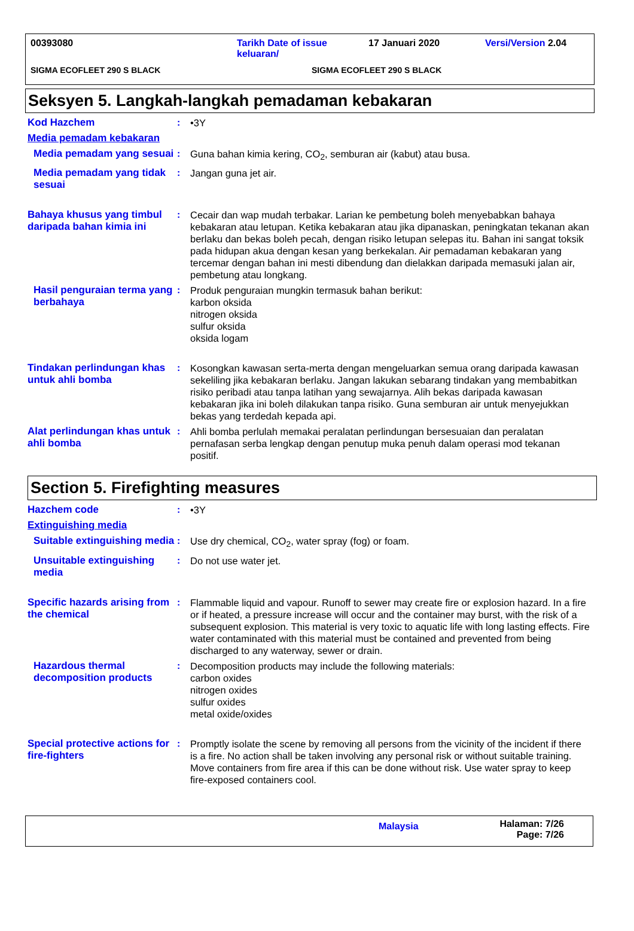00393080 Tarikh Date of issue keluaran/ 17 Januari 2020 Versi/Version 2.04
SIGMA ECOFLEET 290 S BLACK SIGMA ECOFLEET 290 S BLACK
Seksyen 5. Langkah-langkah pemadaman kebakaran
Kod Hazchem : •3Y
Media pemadam kebakaran
Media pemadam yang sesuai
: Guna bahan kimia kering, CO<sub>2</sub>, semburan air (kabut) atau busa.
Media pemadam yang tidak sesuai
: Jangan guna jet air.
Bahaya khusus yang timbul daripada bahan kimia ini
: Cecair dan wap mudah terbakar. Larian ke pembetung boleh menyebabkan bahaya kebakaran atau letupan. Ketika kebakaran atau jika dipanaskan, peningkatan tekanan akan berlaku dan bekas boleh pecah, dengan risiko letupan selepas itu. Bahan ini sangat toksik pada hidupan akua dengan kesan yang berkekalan. Air pemadaman kebakaran yang tercemar dengan bahan ini mesti dibendung dan dielakkan daripada memasuki jalan air, pembetung atau longkang.
Hasil penguraian terma yang berbahaya
: Produk penguraian mungkin termasuk bahan berikut:
karbon oksida
nitrogen oksida
sulfur oksida
oksida logam
Tindakan perlindungan khas untuk ahli bomba
: Kosongkan kawasan serta-merta dengan mengeluarkan semua orang daripada kawasan sekeliling jika kebakaran berlaku. Jangan lakukan sebarang tindakan yang membabitkan risiko peribadi atau tanpa latihan yang sewajarnya. Alih bekas daripada kawasan kebakaran jika ini boleh dilakukan tanpa risiko. Guna semburan air untuk menyejukkan bekas yang terdedah kepada api.
Alat perlindungan khas untuk ahli bomba
: Ahli bomba perlulah memakai peralatan perlindungan bersesuaian dan peralatan pernafasan serba lengkap dengan penutup muka penuh dalam operasi mod tekanan positif.
Section 5. Firefighting measures
Hazchem code : •3Y
Extinguishing media
Suitable extinguishing media
: Use dry chemical, CO<sub>2</sub>, water spray (fog) or foam.
Unsuitable extinguishing media
: Do not use water jet.
Specific hazards arising from the chemical
: Flammable liquid and vapour. Runoff to sewer may create fire or explosion hazard. In a fire or if heated, a pressure increase will occur and the container may burst, with the risk of a subsequent explosion. This material is very toxic to aquatic life with long lasting effects. Fire water contaminated with this material must be contained and prevented from being discharged to any waterway, sewer or drain.
Hazardous thermal decomposition products
: Decomposition products may include the following materials:
carbon oxides
nitrogen oxides
sulfur oxides
metal oxide/oxides
Special protective actions for fire-fighters
: Promptly isolate the scene by removing all persons from the vicinity of the incident if there is a fire. No action shall be taken involving any personal risk or without suitable training. Move containers from fire area if this can be done without risk. Use water spray to keep fire-exposed containers cool.
Malaysia Halaman: 7/26
Page: 7/26